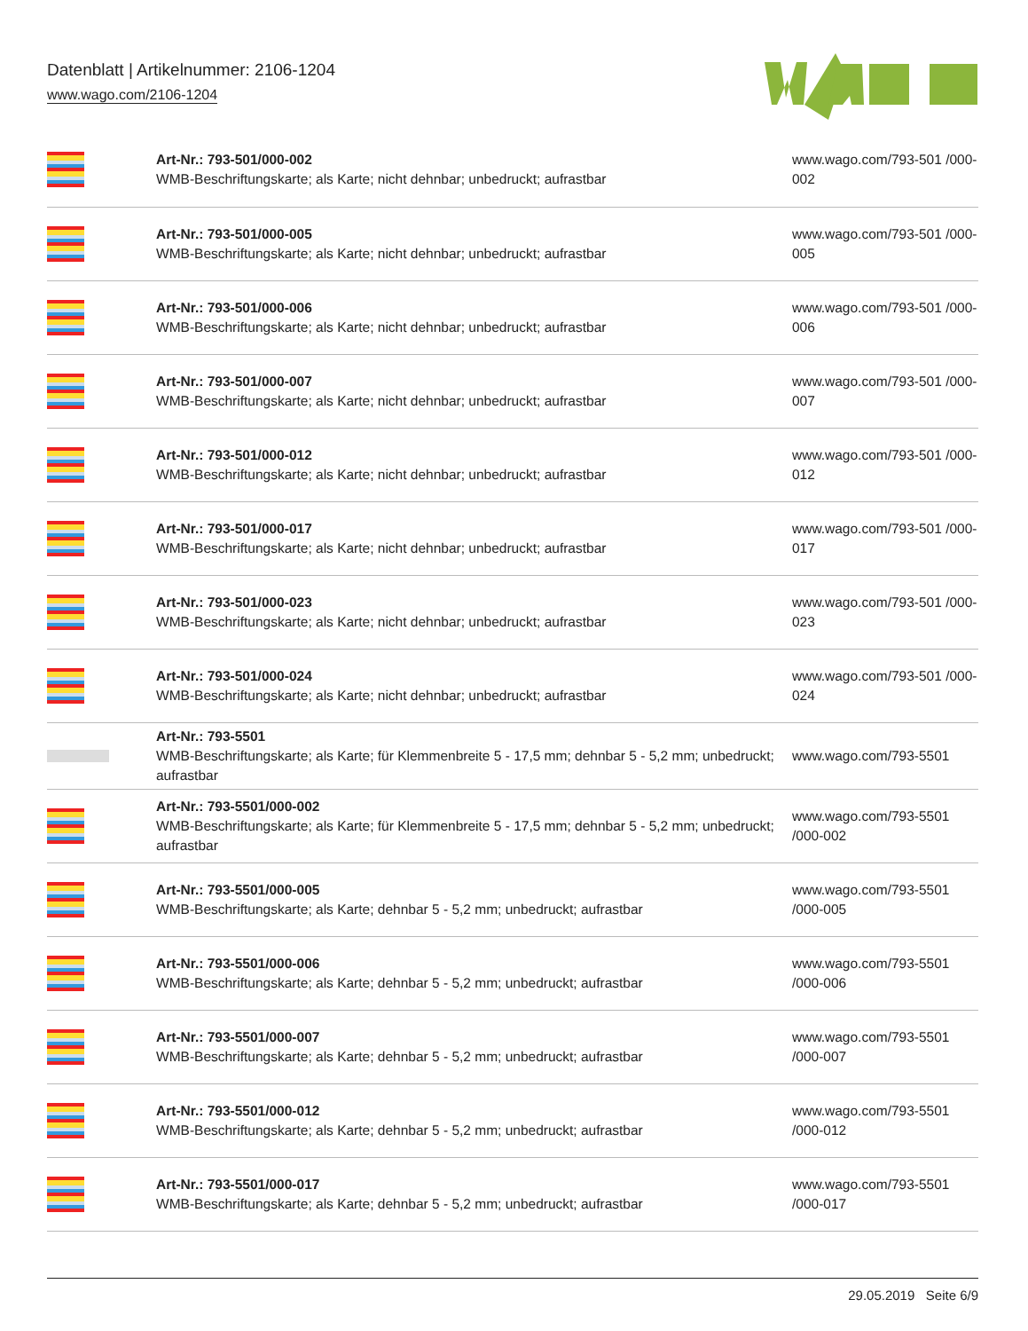Datenblatt | Artikelnummer: 2106-1204
www.wago.com/2106-1204
| | Art-Nr.: 793-501/000-002 WMB-Beschriftungskarte; als Karte; nicht dehnbar; unbedruckt; aufrastbar | www.wago.com/793-501 /000-002 |
| | Art-Nr.: 793-501/000-005 WMB-Beschriftungskarte; als Karte; nicht dehnbar; unbedruckt; aufrastbar | www.wago.com/793-501 /000-005 |
| | Art-Nr.: 793-501/000-006 WMB-Beschriftungskarte; als Karte; nicht dehnbar; unbedruckt; aufrastbar | www.wago.com/793-501 /000-006 |
| | Art-Nr.: 793-501/000-007 WMB-Beschriftungskarte; als Karte; nicht dehnbar; unbedruckt; aufrastbar | www.wago.com/793-501 /000-007 |
| | Art-Nr.: 793-501/000-012 WMB-Beschriftungskarte; als Karte; nicht dehnbar; unbedruckt; aufrastbar | www.wago.com/793-501 /000-012 |
| | Art-Nr.: 793-501/000-017 WMB-Beschriftungskarte; als Karte; nicht dehnbar; unbedruckt; aufrastbar | www.wago.com/793-501 /000-017 |
| | Art-Nr.: 793-501/000-023 WMB-Beschriftungskarte; als Karte; nicht dehnbar; unbedruckt; aufrastbar | www.wago.com/793-501 /000-023 |
| | Art-Nr.: 793-501/000-024 WMB-Beschriftungskarte; als Karte; nicht dehnbar; unbedruckt; aufrastbar | www.wago.com/793-501 /000-024 |
| | Art-Nr.: 793-5501 WMB-Beschriftungskarte; als Karte; für Klemmenbreite 5 - 17,5 mm; dehnbar 5 - 5,2 mm; unbedruckt; aufrastbar | www.wago.com/793-5501 |
| | Art-Nr.: 793-5501/000-002 WMB-Beschriftungskarte; als Karte; für Klemmenbreite 5 - 17,5 mm; dehnbar 5 - 5,2 mm; unbedruckt; aufrastbar | www.wago.com/793-5501 /000-002 |
| | Art-Nr.: 793-5501/000-005 WMB-Beschriftungskarte; als Karte; dehnbar 5 - 5,2 mm; unbedruckt; aufrastbar | www.wago.com/793-5501 /000-005 |
| | Art-Nr.: 793-5501/000-006 WMB-Beschriftungskarte; als Karte; dehnbar 5 - 5,2 mm; unbedruckt; aufrastbar | www.wago.com/793-5501 /000-006 |
| | Art-Nr.: 793-5501/000-007 WMB-Beschriftungskarte; als Karte; dehnbar 5 - 5,2 mm; unbedruckt; aufrastbar | www.wago.com/793-5501 /000-007 |
| | Art-Nr.: 793-5501/000-012 WMB-Beschriftungskarte; als Karte; dehnbar 5 - 5,2 mm; unbedruckt; aufrastbar | www.wago.com/793-5501 /000-012 |
| | Art-Nr.: 793-5501/000-017 WMB-Beschriftungskarte; als Karte; dehnbar 5 - 5,2 mm; unbedruckt; aufrastbar | www.wago.com/793-5501 /000-017 |
29.05.2019 Seite 6/9